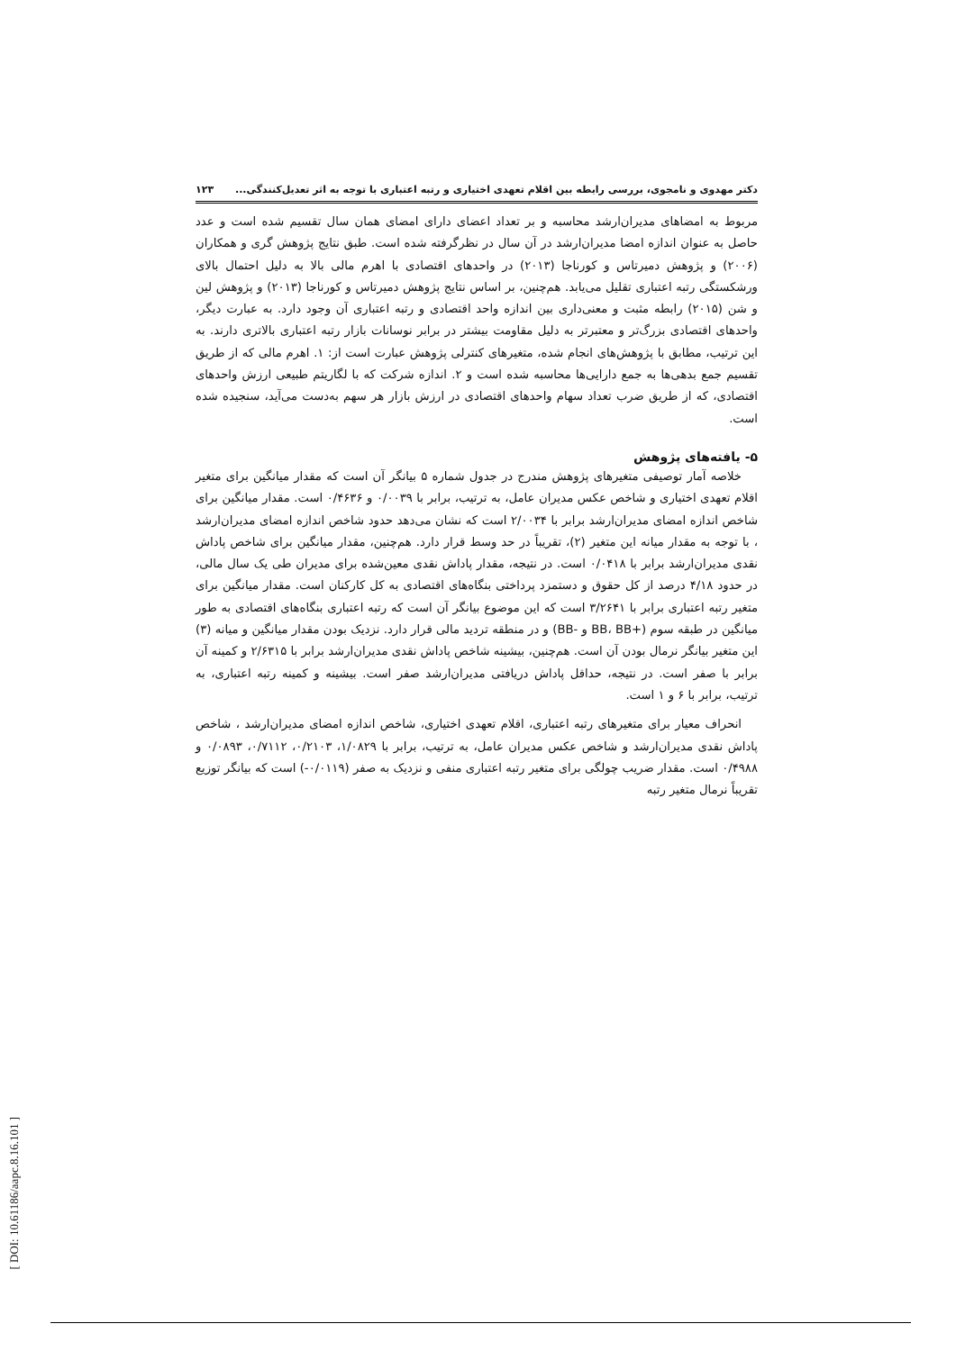دکتر مهدوی و نامجوی، بررسی رابطه بین اقلام تعهدی اختیاری و رتبه اعتباری با توجه به اثر تعدیل‌کنندگی... ۱۲۳
مربوط به امضاهای مدیران‌ارشد محاسبه و بر تعداد اعضای دارای امضای همان سال تقسیم شده است و عدد حاصل به عنوان اندازه امضا مدیران‌ارشد در آن سال در نظرگرفته شده است. طبق نتایج پژوهش گری و همکاران (۲۰۰۶) و پژوهش دمیرتاس و کورناجا (۲۰۱۳) در واحدهای اقتصادی با اهرم مالی بالا به دلیل احتمال بالای ورشکستگی رتبه اعتباری تقلیل می‌یابد. هم‌چنین، بر اساس نتایج پژوهش دمیرتاس و کورناجا (۲۰۱۳) و پژوهش لین و شن (۲۰۱۵) رابطه مثبت و معنی‌داری بین اندازه واحد اقتصادی و رتبه اعتباری آن وجود دارد. به عبارت دیگر، واحدهای اقتصادی بزرگ‌تر و معتبرتر به دلیل مقاومت بیشتر در برابر نوسانات بازار رتبه اعتباری بالاتری دارند. به این ترتیب، مطابق با پژوهش‌های انجام شده، متغیرهای کنترلی پژوهش عبارت است از: ۱. اهرم مالی که از طریق تقسیم جمع بدهی‌ها به جمع دارایی‌ها محاسبه شده است و ۲. اندازه شرکت که با لگاریتم طبیعی ارزش واحدهای اقتصادی، که از طریق ضرب تعداد سهام واحدهای اقتصادی در ارزش بازار هر سهم به‌دست می‌آید، سنجیده شده است.
۵- یافته‌های پژوهش
خلاصه آمار توصیفی متغیرهای پژوهش مندرج در جدول شماره ۵ بیانگر آن است که مقدار میانگین برای متغیر اقلام تعهدی اختیاری و شاخص عکس مدیران عامل، به ترتیب، برابر با ۰/۰۰۳۹ و ۰/۴۶۳۶ است. مقدار میانگین برای شاخص اندازه امضای مدیران‌ارشد برابر با ۲/۰۰۳۴ است که نشان می‌دهد حدود شاخص اندازه امضای مدیران‌ارشد ، با توجه به مقدار میانه این متغیر (۲)، تقریباً در حد وسط قرار دارد. هم‌چنین، مقدار میانگین برای شاخص پاداش نقدی مدیران‌ارشد برابر با ۰/۰۴۱۸ است. در نتیجه، مقدار پاداش نقدی معین‌شده برای مدیران طی یک سال مالی، در حدود ۴/۱۸ درصد از کل حقوق و دستمزد پرداختی بنگاه‌های اقتصادی به کل کارکنان است. مقدار میانگین برای متغیر رتبه اعتباری برابر با ۳/۲۶۴۱ است که این موضوع بیانگر آن است که رتبه اعتباری بنگاه‌های اقتصادی به طور میانگین در طبقه سوم (+BB، BB و -BB) و در منطقه تردید مالی قرار دارد. نزدیک بودن مقدار میانگین و میانه (۳) این متغیر بیانگر نرمال بودن آن است. هم‌چنین، بیشینه شاخص پاداش نقدی مدیران‌ارشد برابر با ۲/۶۳۱۵ و کمینه آن برابر با صفر است. در نتیجه، حداقل پاداش دریافتی مدیران‌ارشد صفر است. بیشینه و کمینه رتبه اعتباری، به ترتیب، برابر با ۶ و ۱ است.
انحراف معیار برای متغیرهای رتبه اعتباری، اقلام تعهدی اختیاری، شاخص اندازه امضای مدیران‌ارشد ، شاخص پاداش نقدی مدیران‌ارشد و شاخص عکس مدیران عامل، به ترتیب، برابر با ۱/۰۸۲۹، ۰/۲۱۰۳، ۰/۷۱۱۲، ۰/۰۸۹۳ و ۰/۴۹۸۸ است. مقدار ضریب چولگی برای متغیر رتبه اعتباری منفی و نزدیک به صفر (۰/۰۱۱۹-) است که بیانگر توزیع تقریباً نرمال متغیر رتبه
[ DOI: 10.61186/aapc.8.16.101 ]